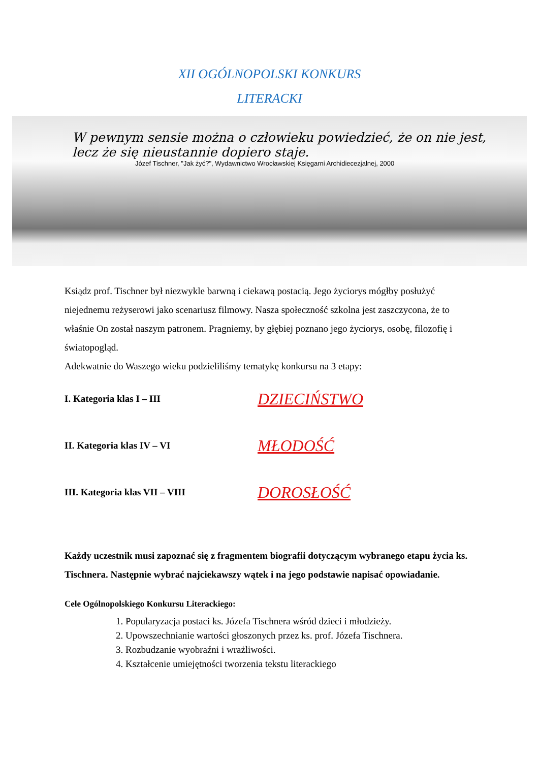XII OGÓLNOPOLSKI KONKURS
LITERACKI
W pewnym sensie można o człowieku powiedzieć, że on nie jest,
lecz że się nieustannie dopiero staje.
Józef Tischner, "Jak żyć?", Wydawnictwo Wrocławskiej Księgarni Archidiecezjalnej, 2000
Ksiądz prof. Tischner był niezwykle barwną i ciekawą postacią. Jego życiorys mógłby posłużyć niejednemu reżyserowi jako scenariusz filmowy. Nasza społeczność szkolna jest zaszczycona, że to właśnie On został naszym patronem. Pragniemy, by głębiej poznano jego życiorys, osobę, filozofię i światopogląd.
Adekwatnie do Waszego wieku podzieliliśmy tematykę konkursu na 3 etapy:
I. Kategoria klas I – III DZIECIŃSTWO
II. Kategoria klas IV – VI MŁODOŚĆ
III. Kategoria klas VII – VIII DOROSŁOŚĆ
Każdy uczestnik musi zapoznać się z fragmentem biografii dotyczącym wybranego etapu życia ks. Tischnera. Następnie wybrać najciekawszy wątek i na jego podstawie napisać opowiadanie.
Cele Ogólnopolskiego Konkursu Literackiego:
1. Popularyzacja postaci ks. Józefa Tischnera wśród dzieci i młodzieży.
2. Upowszechnianie wartości głoszonych przez ks. prof. Józefa Tischnera.
3. Rozbudzanie wyobraźni i wrażliwości.
4. Kształcenie umiejętności tworzenia tekstu literackiego